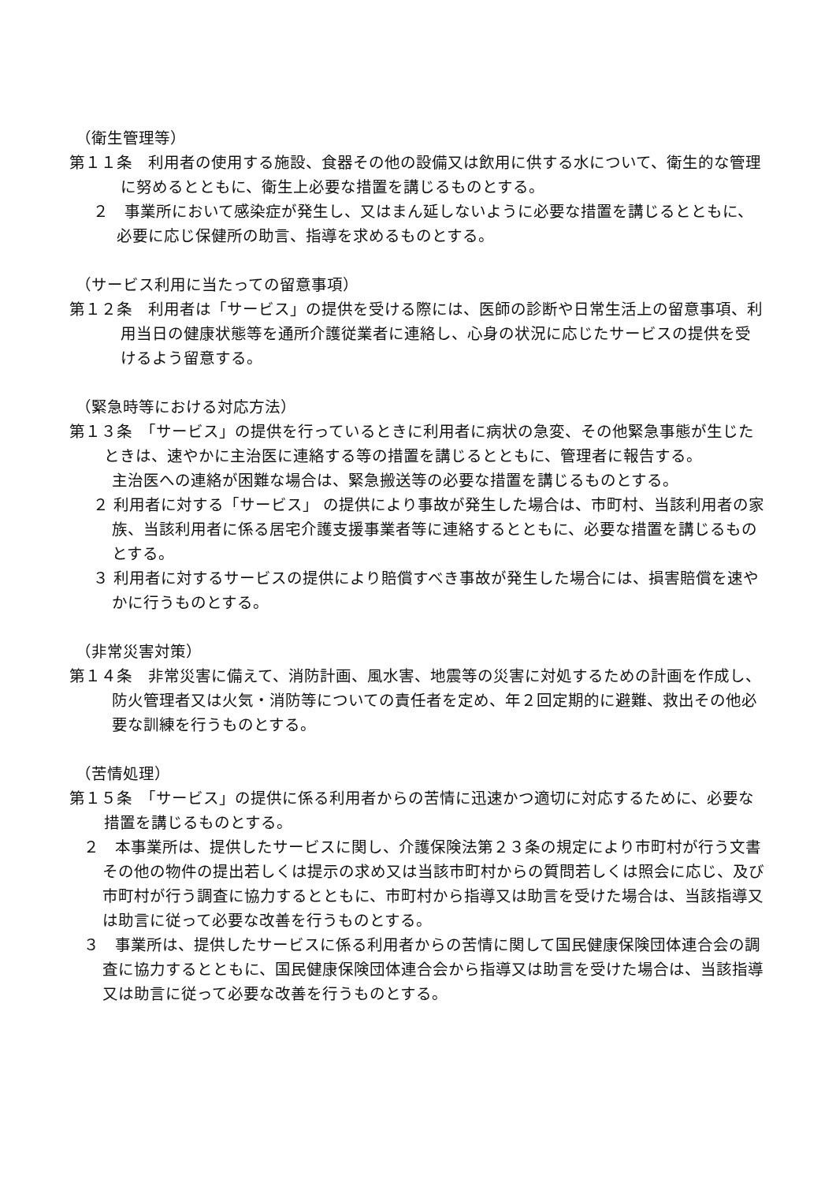（衛生管理等）
第１１条　利用者の使用する施設、食器その他の設備又は飲用に供する水について、衛生的な管理に努めるとともに、衛生上必要な措置を講じるものとする。
２　事業所において感染症が発生し、又はまん延しないように必要な措置を講じるとともに、必要に応じ保健所の助言、指導を求めるものとする。
（サービス利用に当たっての留意事項）
第１２条　利用者は「サービス」の提供を受ける際には、医師の診断や日常生活上の留意事項、利用当日の健康状態等を通所介護従業者に連絡し、心身の状況に応じたサービスの提供を受けるよう留意する。
（緊急時等における対応方法）
第１３条　「サービス」の提供を行っているときに利用者に病状の急変、その他緊急事態が生じたときは、速やかに主治医に連絡する等の措置を講じるとともに、管理者に報告する。
主治医への連絡が困難な場合は、緊急搬送等の必要な措置を講じるものとする。
２ 利用者に対する「サービス」 の提供により事故が発生した場合は、市町村、当該利用者の家族、当該利用者に係る居宅介護支援事業者等に連絡するとともに、必要な措置を講じるものとする。
３ 利用者に対するサービスの提供により賠償すべき事故が発生した場合には、損害賠償を速やかに行うものとする。
（非常災害対策）
第１４条　非常災害に備えて、消防計画、風水害、地震等の災害に対処するための計画を作成し、防火管理者又は火気・消防等についての責任者を定め、年２回定期的に避難、救出その他必要な訓練を行うものとする。
（苦情処理）
第１５条　「サービス」の提供に係る利用者からの苦情に迅速かつ適切に対応するために、必要な措置を講じるものとする。
２　本事業所は、提供したサービスに関し、介護保険法第２３条の規定により市町村が行う文書その他の物件の提出若しくは提示の求め又は当該市町村からの質問若しくは照会に応じ、及び市町村が行う調査に協力するとともに、市町村から指導又は助言を受けた場合は、当該指導又は助言に従って必要な改善を行うものとする。
３　事業所は、提供したサービスに係る利用者からの苦情に関して国民健康保険団体連合会の調査に協力するとともに、国民健康保険団体連合会から指導又は助言を受けた場合は、当該指導又は助言に従って必要な改善を行うものとする。